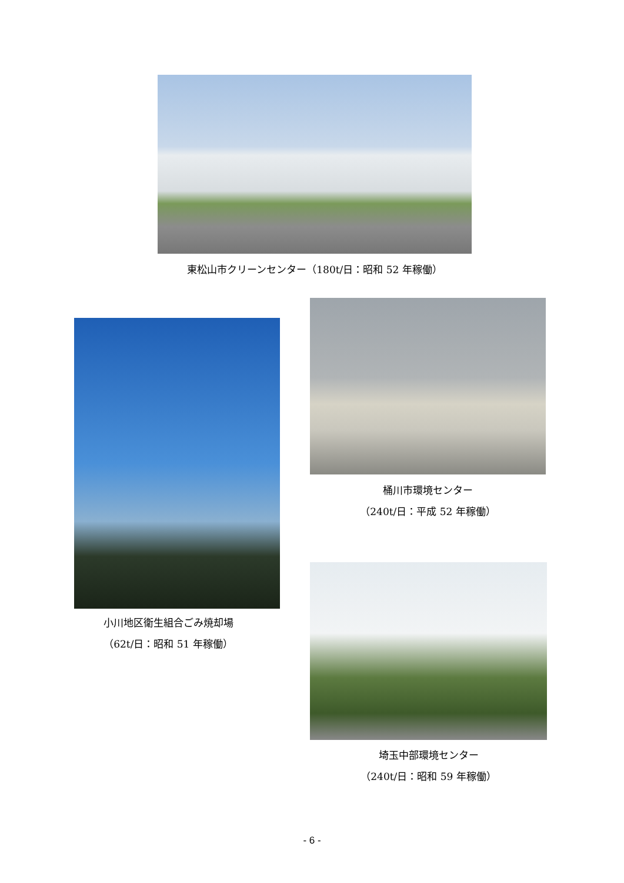東松山市クリーンセンター（180t/日：昭和 52 年稼働）
桶川市環境センター
（240t/日：平成 52 年稼働）
小川地区衛生組合ごみ焼却場
（62t/日：昭和 51 年稼働）
埼玉中部環境センター
（240t/日：昭和 59 年稼働）
- 6 -